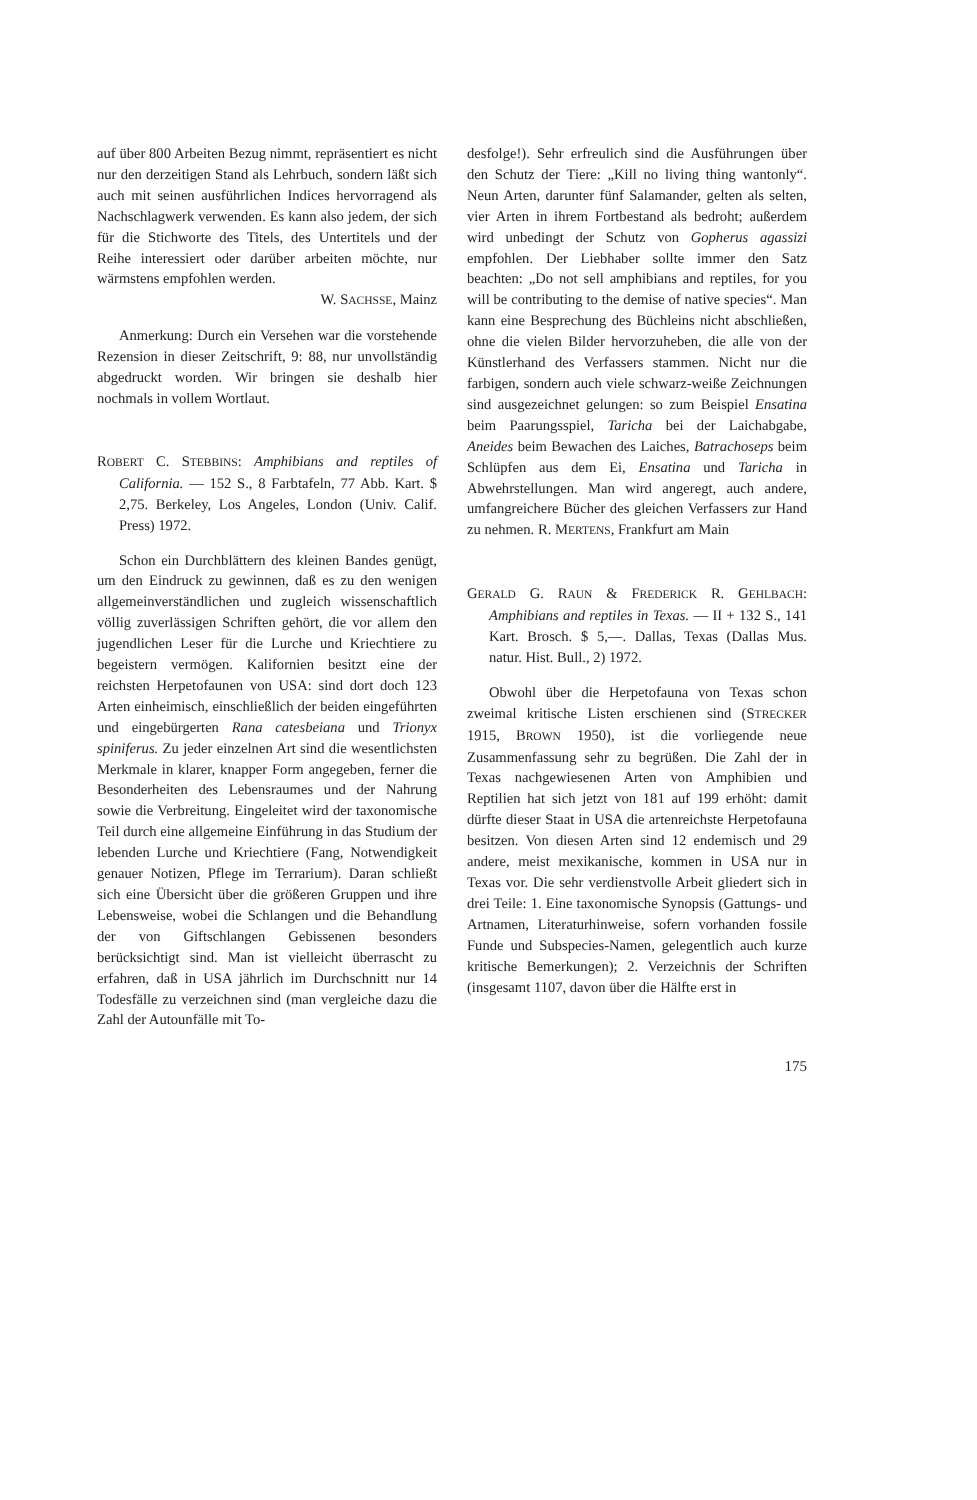auf über 800 Arbeiten Bezug nimmt, repräsentiert es nicht nur den derzeitigen Stand als Lehrbuch, sondern läßt sich auch mit seinen ausführlichen Indices hervorragend als Nachschlagwerk verwenden. Es kann also jedem, der sich für die Stichworte des Titels, des Untertitels und der Reihe interessiert oder darüber arbeiten möchte, nur wärmstens empfohlen werden.
W. SACHSSE, Mainz
Anmerkung: Durch ein Versehen war die vorstehende Rezension in dieser Zeitschrift, 9: 88, nur unvollständig abgedruckt worden. Wir bringen sie deshalb hier nochmals in vollem Wortlaut.
ROBERT C. STEBBINS: Amphibians and reptiles of California. — 152 S., 8 Farbtafeln, 77 Abb. Kart. $ 2,75. Berkeley, Los Angeles, London (Univ. Calif. Press) 1972.
Schon ein Durchblättern des kleinen Bandes genügt, um den Eindruck zu gewinnen, daß es zu den wenigen allgemeinverständlichen und zugleich wissenschaftlich völlig zuverlässigen Schriften gehört, die vor allem den jugendlichen Leser für die Lurche und Kriechtiere zu begeistern vermögen. Kalifornien besitzt eine der reichsten Herpetofaunen von USA: sind dort doch 123 Arten einheimisch, einschließlich der beiden eingeführten und eingebürgerten Rana catesbeiana und Trionyx spiniferus. Zu jeder einzelnen Art sind die wesentlichsten Merkmale in klarer, knapper Form angegeben, ferner die Besonderheiten des Lebensraumes und der Nahrung sowie die Verbreitung. Eingeleitet wird der taxonomische Teil durch eine allgemeine Einführung in das Studium der lebenden Lurche und Kriechtiere (Fang, Notwendigkeit genauer Notizen, Pflege im Terrarium). Daran schließt sich eine Übersicht über die größeren Gruppen und ihre Lebensweise, wobei die Schlangen und die Behandlung der von Giftschlangen Gebissenen besonders berücksichtigt sind. Man ist vielleicht überrascht zu erfahren, daß in USA jährlich im Durchschnitt nur 14 Todesfälle zu verzeichnen sind (man vergleiche dazu die Zahl der Autounfälle mit To-
desfolge!). Sehr erfreulich sind die Ausführungen über den Schutz der Tiere: „Kill no living thing wantonly“. Neun Arten, darunter fünf Salamander, gelten als selten, vier Arten in ihrem Fortbestand als bedroht; außerdem wird unbedingt der Schutz von Gopherus agassizi empfohlen. Der Liebhaber sollte immer den Satz beachten: „Do not sell amphibians and reptiles, for you will be contributing to the demise of native species“. Man kann eine Besprechung des Büchleins nicht abschließen, ohne die vielen Bilder hervorzuheben, die alle von der Künstlerhand des Verfassers stammen. Nicht nur die farbigen, sondern auch viele schwarz-weiße Zeichnungen sind ausgezeichnet gelungen: so zum Beispiel Ensatina beim Paarungsspiel, Taricha bei der Laichabgabe, Aneides beim Bewachen des Laiches, Batrachoseps beim Schlüpfen aus dem Ei, Ensatina und Taricha in Abwehrstellungen. Man wird angeregt, auch andere, umfangreichere Bücher des gleichen Verfassers zur Hand zu nehmen. R. MERTENS, Frankfurt am Main
GERALD G. RAUN & FREDERICK R. GEHLBACH: Amphibians and reptiles in Texas. — II + 132 S., 141 Kart. Brosch. $ 5,—. Dallas, Texas (Dallas Mus. natur. Hist. Bull., 2) 1972.
Obwohl über die Herpetofauna von Texas schon zweimal kritische Listen erschienen sind (STRECKER 1915, BROWN 1950), ist die vorliegende neue Zusammenfassung sehr zu begrüßen. Die Zahl der in Texas nachgewiesenen Arten von Amphibien und Reptilien hat sich jetzt von 181 auf 199 erhöht: damit dürfte dieser Staat in USA die artenreichste Herpetofauna besitzen. Von diesen Arten sind 12 endemisch und 29 andere, meist mexikanische, kommen in USA nur in Texas vor. Die sehr verdienstvolle Arbeit gliedert sich in drei Teile: 1. Eine taxonomische Synopsis (Gattungs- und Artnamen, Literaturhinweise, sofern vorhanden fossile Funde und Subspecies-Namen, gelegentlich auch kurze kritische Bemerkungen); 2. Verzeichnis der Schriften (insgesamt 1107, davon über die Hälfte erst in
175